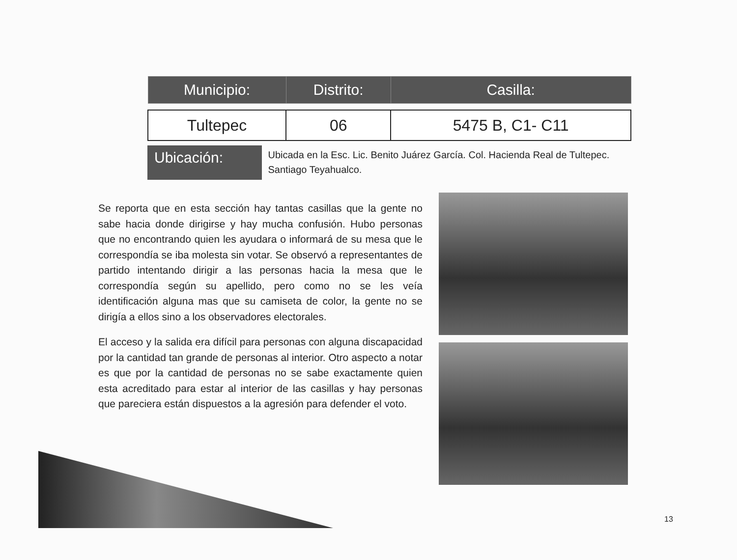| Municipio: | Distrito: | Casilla: |
| --- | --- | --- |
| Tultepec | 06 | 5475 B, C1- C11 |
Ubicación:
Ubicada en la Esc. Lic. Benito Juárez García. Col. Hacienda Real de Tultepec. Santiago Teyahualco.
Se reporta que en esta sección hay tantas casillas que la gente no sabe hacia donde dirigirse y hay mucha confusión. Hubo personas que no encontrando quien les ayudara o informará de su mesa que le correspondía se iba molesta sin votar. Se observó a representantes de partido intentando dirigir a las personas hacia la mesa que le correspondía según su apellido, pero como no se les veía identificación alguna mas que su camiseta de color, la gente no se dirigía a ellos sino a los observadores electorales.
El acceso y la salida era difícil para personas con alguna discapacidad por la cantidad tan grande de personas al interior. Otro aspecto a notar es que por la cantidad de personas no se sabe exactamente quien esta acreditado para estar al interior de las casillas y hay personas que pareciera están dispuestos a la agresión para defender el voto.
13